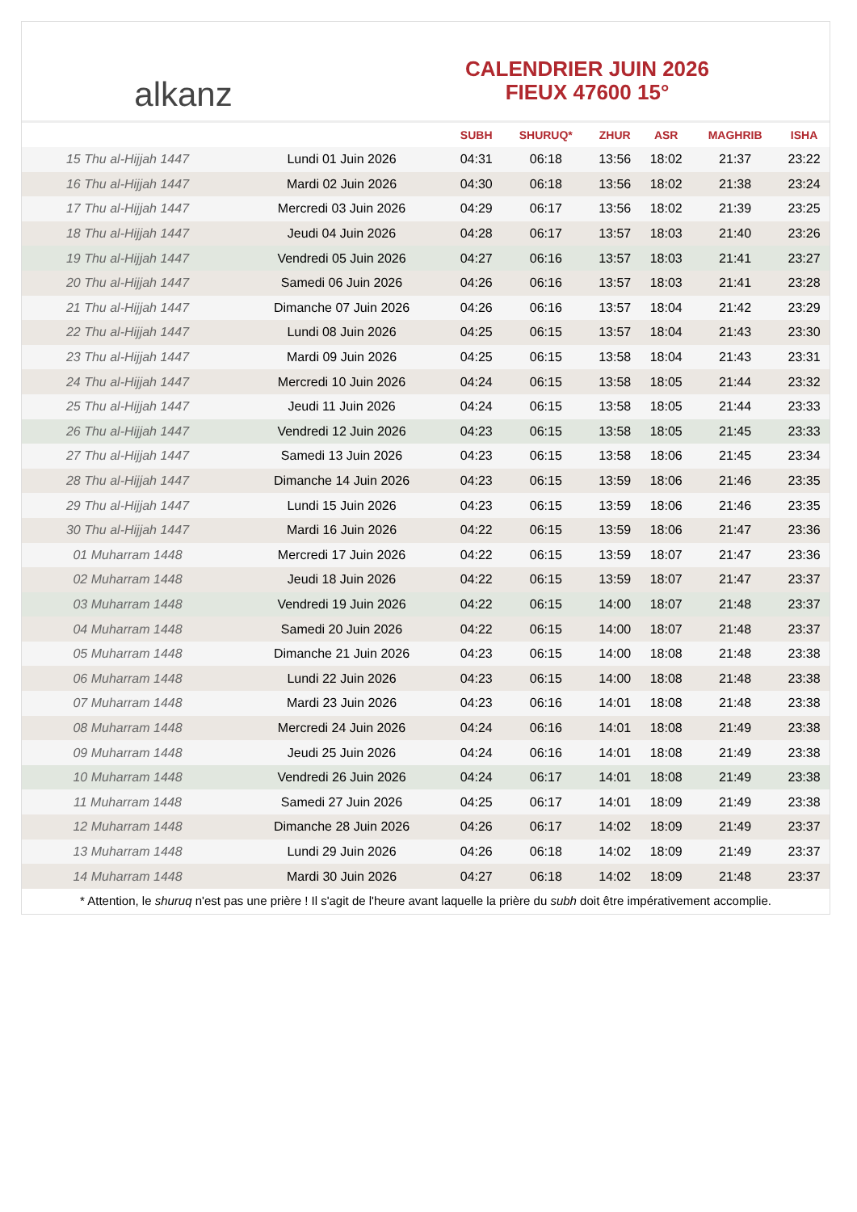alkanz
CALENDRIER JUIN 2026
FIEUX 47600 15°
| | | SUBH | SHURUQ* | ZHUR | ASR | MAGHRIB | ISHA |
| --- | --- | --- | --- | --- | --- | --- | --- |
| 15 Thu al-Hijjah 1447 | Lundi 01 Juin 2026 | 04:31 | 06:18 | 13:56 | 18:02 | 21:37 | 23:22 |
| 16 Thu al-Hijjah 1447 | Mardi 02 Juin 2026 | 04:30 | 06:18 | 13:56 | 18:02 | 21:38 | 23:24 |
| 17 Thu al-Hijjah 1447 | Mercredi 03 Juin 2026 | 04:29 | 06:17 | 13:56 | 18:02 | 21:39 | 23:25 |
| 18 Thu al-Hijjah 1447 | Jeudi 04 Juin 2026 | 04:28 | 06:17 | 13:57 | 18:03 | 21:40 | 23:26 |
| 19 Thu al-Hijjah 1447 | Vendredi 05 Juin 2026 | 04:27 | 06:16 | 13:57 | 18:03 | 21:41 | 23:27 |
| 20 Thu al-Hijjah 1447 | Samedi 06 Juin 2026 | 04:26 | 06:16 | 13:57 | 18:03 | 21:41 | 23:28 |
| 21 Thu al-Hijjah 1447 | Dimanche 07 Juin 2026 | 04:26 | 06:16 | 13:57 | 18:04 | 21:42 | 23:29 |
| 22 Thu al-Hijjah 1447 | Lundi 08 Juin 2026 | 04:25 | 06:15 | 13:57 | 18:04 | 21:43 | 23:30 |
| 23 Thu al-Hijjah 1447 | Mardi 09 Juin 2026 | 04:25 | 06:15 | 13:58 | 18:04 | 21:43 | 23:31 |
| 24 Thu al-Hijjah 1447 | Mercredi 10 Juin 2026 | 04:24 | 06:15 | 13:58 | 18:05 | 21:44 | 23:32 |
| 25 Thu al-Hijjah 1447 | Jeudi 11 Juin 2026 | 04:24 | 06:15 | 13:58 | 18:05 | 21:44 | 23:33 |
| 26 Thu al-Hijjah 1447 | Vendredi 12 Juin 2026 | 04:23 | 06:15 | 13:58 | 18:05 | 21:45 | 23:33 |
| 27 Thu al-Hijjah 1447 | Samedi 13 Juin 2026 | 04:23 | 06:15 | 13:58 | 18:06 | 21:45 | 23:34 |
| 28 Thu al-Hijjah 1447 | Dimanche 14 Juin 2026 | 04:23 | 06:15 | 13:59 | 18:06 | 21:46 | 23:35 |
| 29 Thu al-Hijjah 1447 | Lundi 15 Juin 2026 | 04:23 | 06:15 | 13:59 | 18:06 | 21:46 | 23:35 |
| 30 Thu al-Hijjah 1447 | Mardi 16 Juin 2026 | 04:22 | 06:15 | 13:59 | 18:06 | 21:47 | 23:36 |
| 01 Muharram 1448 | Mercredi 17 Juin 2026 | 04:22 | 06:15 | 13:59 | 18:07 | 21:47 | 23:36 |
| 02 Muharram 1448 | Jeudi 18 Juin 2026 | 04:22 | 06:15 | 13:59 | 18:07 | 21:47 | 23:37 |
| 03 Muharram 1448 | Vendredi 19 Juin 2026 | 04:22 | 06:15 | 14:00 | 18:07 | 21:48 | 23:37 |
| 04 Muharram 1448 | Samedi 20 Juin 2026 | 04:22 | 06:15 | 14:00 | 18:07 | 21:48 | 23:37 |
| 05 Muharram 1448 | Dimanche 21 Juin 2026 | 04:23 | 06:15 | 14:00 | 18:08 | 21:48 | 23:38 |
| 06 Muharram 1448 | Lundi 22 Juin 2026 | 04:23 | 06:15 | 14:00 | 18:08 | 21:48 | 23:38 |
| 07 Muharram 1448 | Mardi 23 Juin 2026 | 04:23 | 06:16 | 14:01 | 18:08 | 21:48 | 23:38 |
| 08 Muharram 1448 | Mercredi 24 Juin 2026 | 04:24 | 06:16 | 14:01 | 18:08 | 21:49 | 23:38 |
| 09 Muharram 1448 | Jeudi 25 Juin 2026 | 04:24 | 06:16 | 14:01 | 18:08 | 21:49 | 23:38 |
| 10 Muharram 1448 | Vendredi 26 Juin 2026 | 04:24 | 06:17 | 14:01 | 18:08 | 21:49 | 23:38 |
| 11 Muharram 1448 | Samedi 27 Juin 2026 | 04:25 | 06:17 | 14:01 | 18:09 | 21:49 | 23:38 |
| 12 Muharram 1448 | Dimanche 28 Juin 2026 | 04:26 | 06:17 | 14:02 | 18:09 | 21:49 | 23:37 |
| 13 Muharram 1448 | Lundi 29 Juin 2026 | 04:26 | 06:18 | 14:02 | 18:09 | 21:49 | 23:37 |
| 14 Muharram 1448 | Mardi 30 Juin 2026 | 04:27 | 06:18 | 14:02 | 18:09 | 21:48 | 23:37 |
* Attention, le shuruq n'est pas une prière ! Il s'agit de l'heure avant laquelle la prière du subh doit être impérativement accomplie.